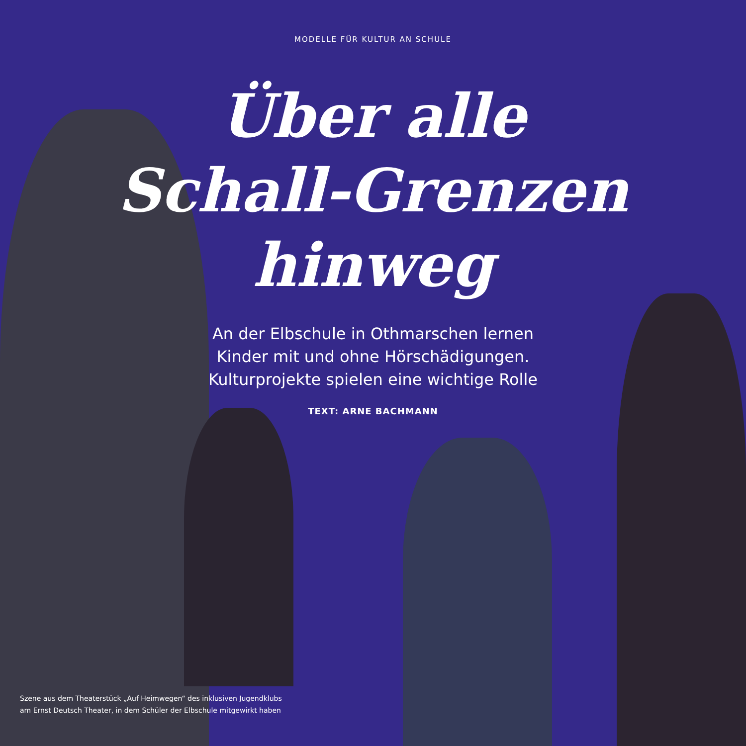MODELLE FÜR KULTUR AN SCHULE
Über alle
Schall-Grenzen
hinweg
An der Elbschule in Othmarschen lernen
Kinder mit und ohne Hörschädigungen.
Kulturprojekte spielen eine wichtige Rolle
TEXT: ARNE BACHMANN
Szene aus dem Theaterstück „Auf Heimwegen“ des inklusiven Jugendklubs
am Ernst Deutsch Theater, in dem Schüler der Elbschule mitgewirkt haben